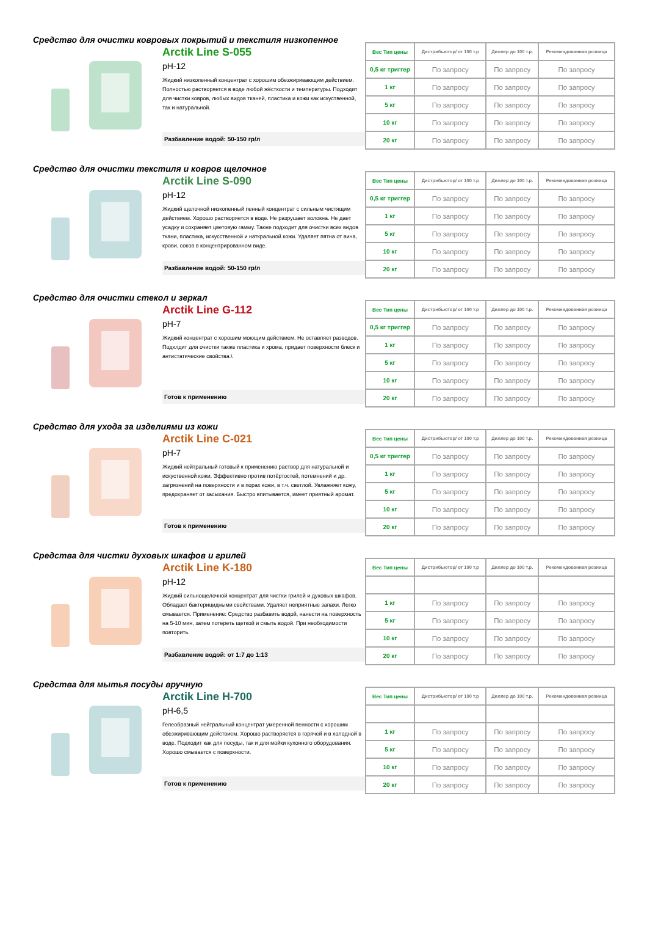Средство для очистки ковровых покрытий и текстиля низкопенное
Arctik Line S-055
pH-12
Жидкий низкопенный концентрат с хорошим обезжиривающим действием. Полностью растворяется в воде любой жёсткости и температуры. Подходит для чистки ковров, любых видов тканей, пластика и кожи как искуственной, так и натуральной.
Разбавление водой: 50-150 гр/л
| Вес Тип цены | Дистрибьютор/ от 100 т.р | Диллер до 100 т.р. | Рекомендованная розница |
| --- | --- | --- | --- |
| 0,5 кг триггер | По запросу | По запросу | По запросу |
| 1 кг | По запросу | По запросу | По запросу |
| 5 кг | По запросу | По запросу | По запросу |
| 10 кг | По запросу | По запросу | По запросу |
| 20 кг | По запросу | По запросу | По запросу |
Средство для очистки текстиля и ковров щелочное
Arctik Line S-090
pH-12
Жидкий щелочной низкопенный пенный концентрат с сильным чистящим действием. Хорошо растворяется в воде. Не разрушает волокна. Не дает усадку и сохраняет цветовую гамму. Также подходит для очистки всех видов ткани, пластика, искусственной и наткральной кожи. Удаляет пятна от вина, крови, соков в концентрированном виде.
Разбавление водой: 50-150 гр/л
| Вес Тип цены | Дистрибьютор/ от 100 т.р | Диллер до 100 т.р. | Рекомендованная розница |
| --- | --- | --- | --- |
| 0,5 кг триггер | По запросу | По запросу | По запросу |
| 1 кг | По запросу | По запросу | По запросу |
| 5 кг | По запросу | По запросу | По запросу |
| 10 кг | По запросу | По запросу | По запросу |
| 20 кг | По запросу | По запросу | По запросу |
Средство для очистки стекол и зеркал
Arctik Line G-112
pH-7
Жидкий концентрат с хорошим моющим действием. Не оставляет разводов. Подхлдит для очистки также пластика и хрома, придает поверхности блеск и антистатические свойства.\
Готов к применению
| Вес Тип цены | Дистрибьютор/ от 100 т.р | Диллер до 100 т.р. | Рекомендованная розница |
| --- | --- | --- | --- |
| 0,5 кг триггер | По запросу | По запросу | По запросу |
| 1 кг | По запросу | По запросу | По запросу |
| 5 кг | По запросу | По запросу | По запросу |
| 10 кг | По запросу | По запросу | По запросу |
| 20 кг | По запросу | По запросу | По запросу |
Средство для ухода за изделиями из кожи
Arctik Line C-021
pH-7
Жидкий нейтральный готовый к применению раствор для натуральной и искуственной кожи. Эффективно против потёртостей, потемнений и др. загрязнений на поверхности и в порах кожи, в т.ч. светлой. Увлажняет кожу, предохраняет от засыхания. Быстро впитывается, имеет приятный аромат.
Готов к применению
| Вес Тип цены | Дистрибьютор/ от 100 т.р | Диллер до 100 т.р. | Рекомендованная розница |
| --- | --- | --- | --- |
| 0,5 кг триггер | По запросу | По запросу | По запросу |
| 1 кг | По запросу | По запросу | По запросу |
| 5 кг | По запросу | По запросу | По запросу |
| 10 кг | По запросу | По запросу | По запросу |
| 20 кг | По запросу | По запросу | По запросу |
Средства для чистки духовых шкафов и грилей
Arctik Line K-180
pH-12
Жидкий сильнощелочной концентрат для чистки грилей и духовых шкафов. Обладает бактерицидными свойствами. Удаляет неприятные запахи. Легко смывается. Применение: Средство разбавить водой, нанести на поверхность на 5-10 мин, затем потереть щеткой и смыть водой. При необходимости повторить.
Разбавление водой: от 1:7 до 1:13
| Вес Тип цены | Дистрибьютор/ от 100 т.р | Диллер до 100 т.р. | Рекомендованная розница |
| --- | --- | --- | --- |
| 1 кг | По запросу | По запросу | По запросу |
| 5 кг | По запросу | По запросу | По запросу |
| 10 кг | По запросу | По запросу | По запросу |
| 20 кг | По запросу | По запросу | По запросу |
Средства для мытья посуды вручную
Arctik Line H-700
pH-6,5
Гелеобразный нейтральный концентрат умеренной пенности с хорошим обезжиривающим действием. Хорошо растворяется в горячей и в холодной в воде. Подходит как для посуды, так и для мойки кухонного оборудования. Хорошо смывается с поверхности.
Готов к применению
| Вес Тип цены | Дистрибьютор/ от 100 т.р | Диллер до 100 т.р. | Рекомендованная розница |
| --- | --- | --- | --- |
| 1 кг | По запросу | По запросу | По запросу |
| 5 кг | По запросу | По запросу | По запросу |
| 10 кг | По запросу | По запросу | По запросу |
| 20 кг | По запросу | По запросу | По запросу |